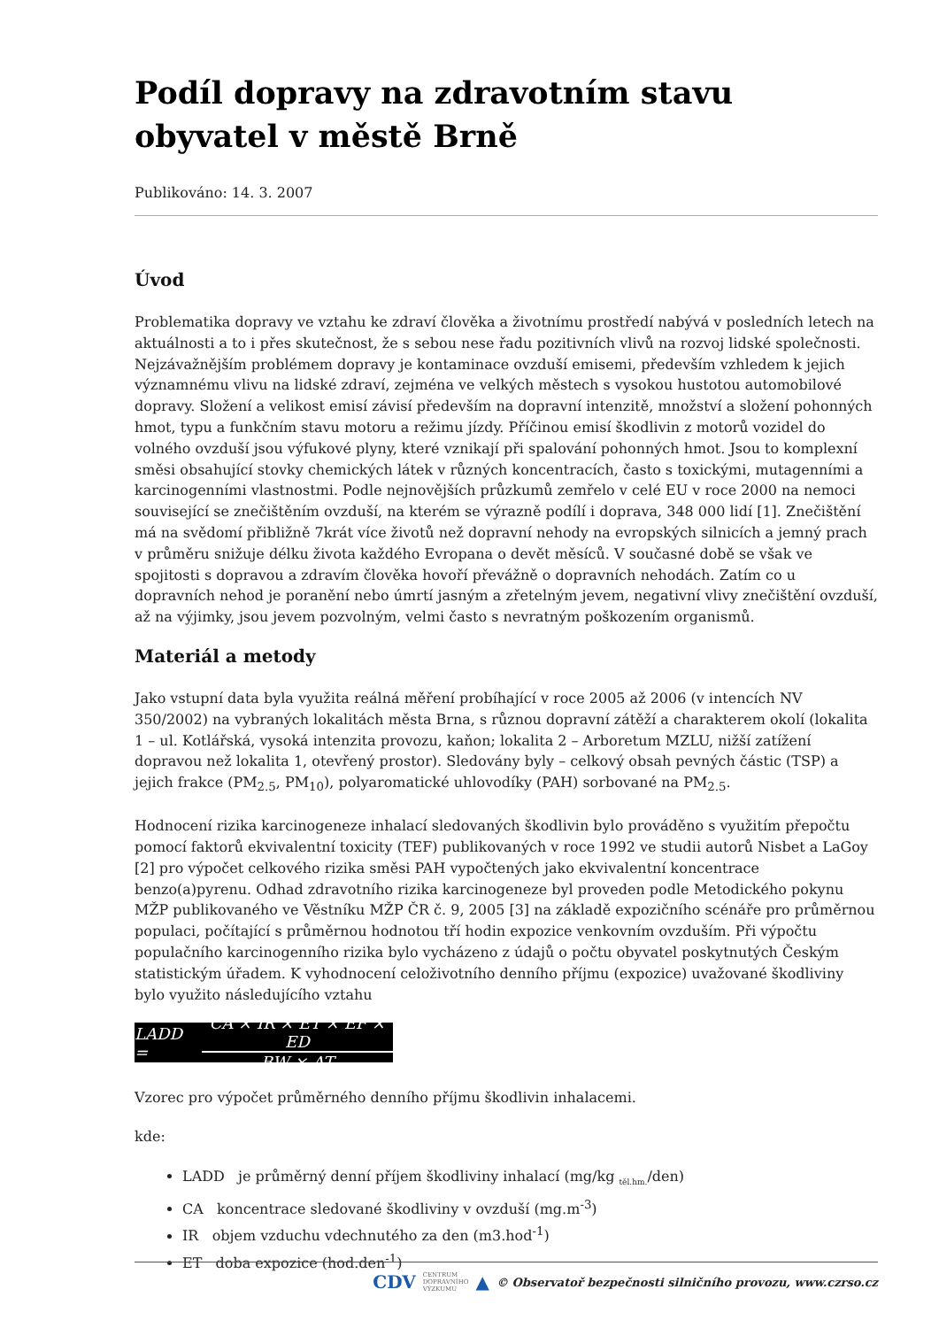Podíl dopravy na zdravotním stavu obyvatel v městě Brně
Publikováno: 14. 3. 2007
Úvod
Problematika dopravy ve vztahu ke zdraví člověka a životnímu prostředí nabývá v posledních letech na aktuálnosti a to i přes skutečnost, že s sebou nese řadu pozitivních vlivů na rozvoj lidské společnosti. Nejzávažnějším problémem dopravy je kontaminace ovzduší emisemi, především vzhledem k jejich významnému vlivu na lidské zdraví, zejména ve velkých městech s vysokou hustotou automobilové dopravy. Složení a velikost emisí závisí především na dopravní intenzitě, množství a složení pohonných hmot, typu a funkčním stavu motoru a režimu jízdy. Příčinou emisí škodlivin z motorů vozidel do volného ovzduší jsou výfukové plyny, které vznikají při spalování pohonných hmot. Jsou to komplexní směsi obsahující stovky chemických látek v různých koncentracích, často s toxickými, mutagenními a karcinogenními vlastnostmi. Podle nejnovějších průzkumů zemřelo v celé EU v roce 2000 na nemoci související se znečištěním ovzduší, na kterém se výrazně podílí i doprava, 348 000 lidí [1]. Znečištění má na svědomí přibližně 7krát více životů než dopravní nehody na evropských silnicích a jemný prach v průměru snižuje délku života každého Evropana o devět měsíců. V současné době se však ve spojitosti s dopravou a zdravím člověka hovoří převážně o dopravních nehodách. Zatím co u dopravních nehod je poranění nebo úmrtí jasným a zřetelným jevem, negativní vlivy znečištění ovzduší, až na výjimky, jsou jevem pozvolným, velmi často s nevratným poškozením organismů.
Materiál a metody
Jako vstupní data byla využita reálná měření probíhající v roce 2005 až 2006 (v intencích NV 350/2002) na vybraných lokalitách města Brna, s různou dopravní zátěží a charakterem okolí (lokalita 1 – ul. Kotlářská, vysoká intenzita provozu, kaňon; lokalita 2 – Arboretum MZLU, nižší zatížení dopravou než lokalita 1, otevřený prostor). Sledovány byly – celkový obsah pevných částic (TSP) a jejich frakce (PM<sub>2.5</sub>, PM<sub>10</sub>), polyaromatické uhlovodíky (PAH) sorbované na PM<sub>2.5</sub>.
Hodnocení rizika karcinogeneze inhalací sledovaných škodlivin bylo prováděno s využitím přepočtu pomocí faktorů ekvivalentní toxicity (TEF) publikovaných v roce 1992 ve studii autorů Nisbet a LaGoy [2] pro výpočet celkového rizika směsi PAH vypočtených jako ekvivalentní koncentrace benzo(a)pyrenu. Odhad zdravotního rizika karcinogeneze byl proveden podle Metodického pokynu MŽP publikovaného ve Věstníku MŽP ČR č. 9, 2005 [3] na základě expozičního scénáře pro průměrnou populaci, počítající s průměrnou hodnotou tří hodin expozice venkovním ovzduším. Při výpočtu populačního karcinogenního rizika bylo vycházeno z údajů o počtu obyvatel poskytnutých Českým statistickým úřadem. K vyhodnocení celoživotního denního příjmu (expozice) uvažované škodliviny bylo využito následujícího vztahu
LADD = CA × IR × ET × EF × ED BW × AT
Vzorec pro výpočet průměrného denního příjmu škodlivin inhalacemi.
kde:
LADD je průměrný denní příjem škodliviny inhalací (mg/kg <sub>těl.hm.</sub>/den)
CA koncentrace sledované škodliviny v ovzduší (mg.m<sup>-3</sup>)
IR objem vzduchu vdechnutého za den (m3.hod<sup>-1</sup>)
ET doba expozice (hod.den<sup>-1</sup>)
CDV CENTRUM
DOPRAVNÍHO
VÝZKUMU ▲ © Observatoř bezpečnosti silničního provozu, www.czrso.cz